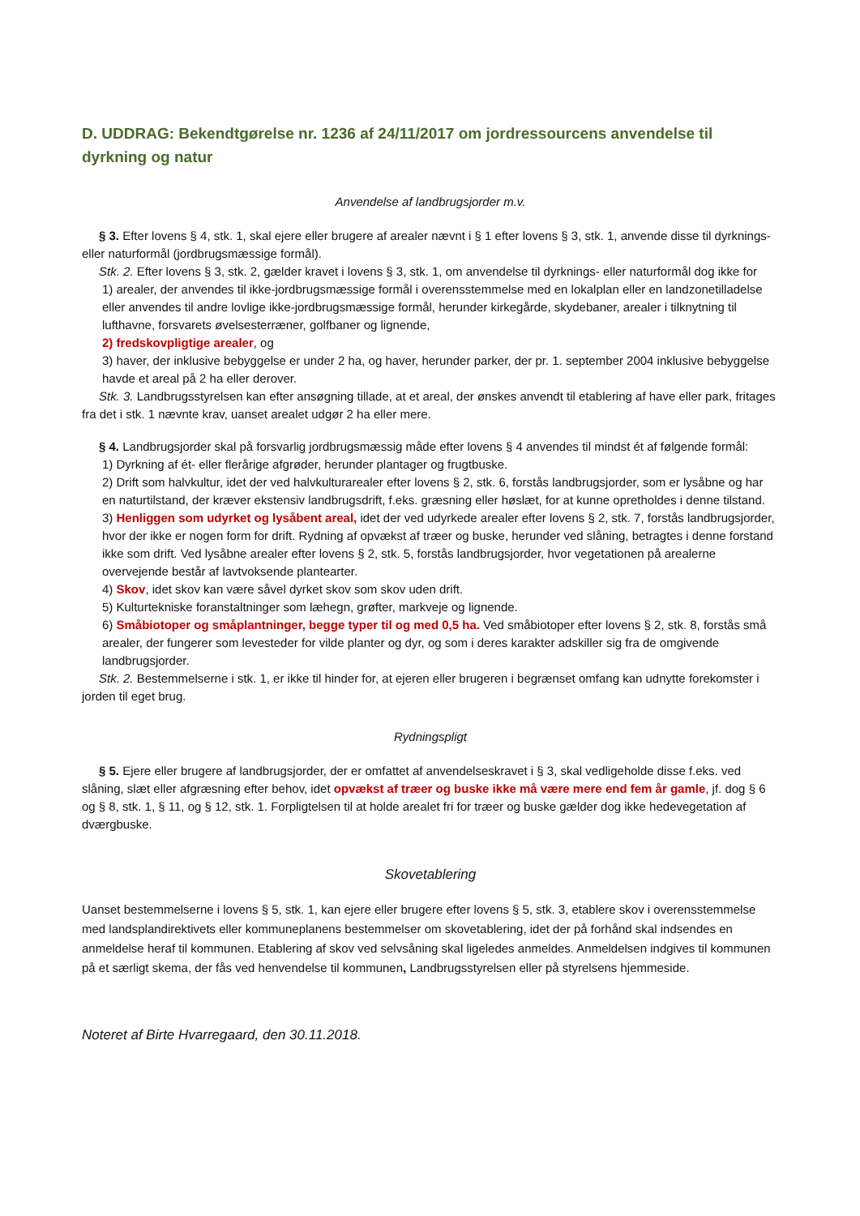D. UDDRAG: Bekendtgørelse nr. 1236 af 24/11/2017 om jordressourcens anvendelse til dyrkning og natur
Anvendelse af landbrugsjorder m.v.
§ 3. Efter lovens § 4, stk. 1, skal ejere eller brugere af arealer nævnt i § 1 efter lovens § 3, stk. 1, anvende disse til dyrknings- eller naturformål (jordbrugsmæssige formål).
Stk. 2. Efter lovens § 3, stk. 2, gælder kravet i lovens § 3, stk. 1, om anvendelse til dyrknings- eller naturformål dog ikke for
1) arealer, der anvendes til ikke-jordbrugsmæssige formål i overensstemmelse med en lokalplan eller en landzonetilladelse eller anvendes til andre lovlige ikke-jordbrugsmæssige formål, herunder kirkegårde, skydebaner, arealer i tilknytning til lufthavne, forsvarets øvelsesterræner, golfbaner og lignende,
2) fredskovpligtige arealer, og
3) haver, der inklusive bebyggelse er under 2 ha, og haver, herunder parker, der pr. 1. september 2004 inklusive bebyggelse havde et areal på 2 ha eller derover.
Stk. 3. Landbrugsstyrelsen kan efter ansøgning tillade, at et areal, der ønskes anvendt til etablering af have eller park, fritages fra det i stk. 1 nævnte krav, uanset arealet udgør 2 ha eller mere.
§ 4. Landbrugsjorder skal på forsvarlig jordbrugsmæssig måde efter lovens § 4 anvendes til mindst ét af følgende formål:
1) Dyrkning af ét- eller flerårige afgrøder, herunder plantager og frugtbuske.
2) Drift som halvkultur, idet der ved halvkulturarealer efter lovens § 2, stk. 6, forstås landbrugsjorder, som er lysåbne og har en naturtilstand, der kræver ekstensiv landbrugsdrift, f.eks. græsning eller høslæt, for at kunne opretholdes i denne tilstand.
3) Henliggen som udyrket og lysåbent areal, idet der ved udyrkede arealer efter lovens § 2, stk. 7, forstås landbrugsjorder, hvor der ikke er nogen form for drift. Rydning af opvækst af træer og buske, herunder ved slåning, betragtes i denne forstand ikke som drift. Ved lysåbne arealer efter lovens § 2, stk. 5, forstås landbrugsjorder, hvor vegetationen på arealerne overvejende består af lavtvoksende plantearter.
4) Skov, idet skov kan være såvel dyrket skov som skov uden drift.
5) Kulturtekniske foranstaltninger som læhegn, grøfter, markveje og lignende.
6) Småbiotoper og småplantninger, begge typer til og med 0,5 ha. Ved småbiotoper efter lovens § 2, stk. 8, forstås små arealer, der fungerer som levesteder for vilde planter og dyr, og som i deres karakter adskiller sig fra de omgivende landbrugsjorder.
Stk. 2. Bestemmelserne i stk. 1, er ikke til hinder for, at ejeren eller brugeren i begrænset omfang kan udnytte forekomster i jorden til eget brug.
Rydningspligt
§ 5. Ejere eller brugere af landbrugsjorder, der er omfattet af anvendelseskravet i § 3, skal vedligeholde disse f.eks. ved slåning, slæt eller afgræsning efter behov, idet opvækst af træer og buske ikke må være mere end fem år gamle, jf. dog § 6 og § 8, stk. 1, § 11, og § 12, stk. 1. Forpligtelsen til at holde arealet fri for træer og buske gælder dog ikke hedevegetation af dværgbuske.
Skovetablering
Uanset bestemmelserne i lovens § 5, stk. 1, kan ejere eller brugere efter lovens § 5, stk. 3, etablere skov i overensstemmelse med landsplandirektivets eller kommuneplanens bestemmelser om skovetablering, idet der på forhånd skal indsendes en anmeldelse heraf til kommunen. Etablering af skov ved selvsåning skal ligeledes anmeldes. Anmeldelsen indgives til kommunen på et særligt skema, der fås ved henvendelse til kommunen, Landbrugsstyrelsen eller på styrelsens hjemmeside.
Noteret af Birte Hvarregaard, den 30.11.2018.